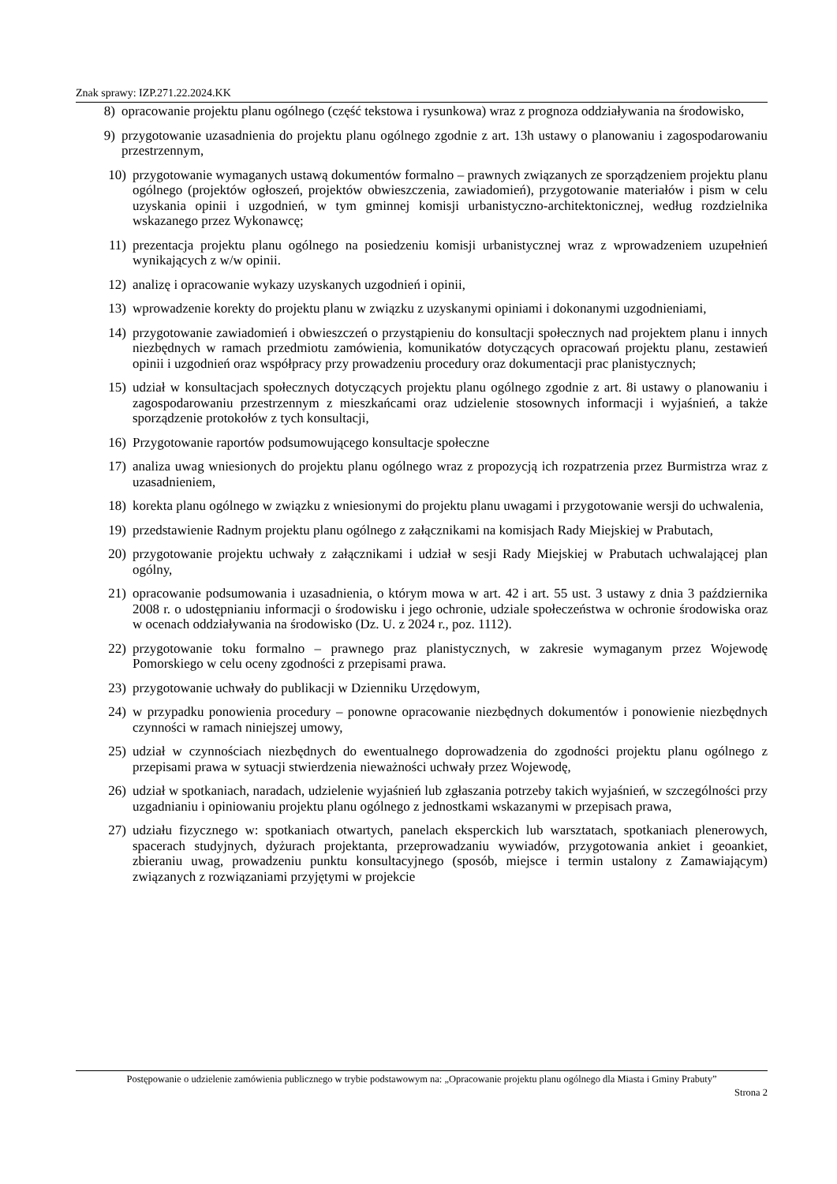Znak sprawy: IZP.271.22.2024.KK
8) opracowanie projektu planu ogólnego (część tekstowa i rysunkowa) wraz z prognoza oddziaływania na środowisko,
9) przygotowanie uzasadnienia do projektu planu ogólnego zgodnie z art. 13h ustawy o planowaniu i zagospodarowaniu przestrzennym,
10) przygotowanie wymaganych ustawą dokumentów formalno – prawnych związanych ze sporządzeniem projektu planu ogólnego (projektów ogłoszeń, projektów obwieszczenia, zawiadomień), przygotowanie materiałów i pism w celu uzyskania opinii i uzgodnień, w tym gminnej komisji urbanistyczno-architektonicznej, według rozdzielnika wskazanego przez Wykonawcę;
11) prezentacja projektu planu ogólnego na posiedzeniu komisji urbanistycznej wraz z wprowadzeniem uzupełnień wynikających z w/w opinii.
12) analizę i opracowanie wykazy uzyskanych uzgodnień i opinii,
13) wprowadzenie korekty do projektu planu w związku z uzyskanymi opiniami i dokonanymi uzgodnieniami,
14) przygotowanie zawiadomień i obwieszczeń o przystąpieniu do konsultacji społecznych nad projektem planu i innych niezbędnych w ramach przedmiotu zamówienia, komunikatów dotyczących opracowań projektu planu, zestawień opinii i uzgodnień oraz współpracy przy prowadzeniu procedury oraz dokumentacji prac planistycznych;
15) udział w konsultacjach społecznych dotyczących projektu planu ogólnego zgodnie z art. 8i ustawy o planowaniu i zagospodarowaniu przestrzennym z mieszkańcami oraz udzielenie stosownych informacji i wyjaśnień, a także sporządzenie protokołów z tych konsultacji,
16) Przygotowanie raportów podsumowującego konsultacje społeczne
17) analiza uwag wniesionych do projektu planu ogólnego wraz z propozycją ich rozpatrzenia przez Burmistrza wraz z uzasadnieniem,
18) korekta planu ogólnego w związku z wniesionymi do projektu planu uwagami i przygotowanie wersji do uchwalenia,
19) przedstawienie Radnym projektu planu ogólnego z załącznikami na komisjach Rady Miejskiej w Prabutach,
20) przygotowanie projektu uchwały z załącznikami i udział w sesji Rady Miejskiej w Prabutach uchwalającej plan ogólny,
21) opracowanie podsumowania i uzasadnienia, o którym mowa w art. 42 i art. 55 ust. 3 ustawy z dnia 3 października 2008 r. o udostępnianiu informacji o środowisku i jego ochronie, udziale społeczeństwa w ochronie środowiska oraz w ocenach oddziaływania na środowisko (Dz. U. z 2024 r., poz. 1112).
22) przygotowanie toku formalno – prawnego praz planistycznych, w zakresie wymaganym przez Wojewodę Pomorskiego w celu oceny zgodności z przepisami prawa.
23) przygotowanie uchwały do publikacji w Dzienniku Urzędowym,
24) w przypadku ponowienia procedury – ponowne opracowanie niezbędnych dokumentów i ponowienie niezbędnych czynności w ramach niniejszej umowy,
25) udział w czynnościach niezbędnych do ewentualnego doprowadzenia do zgodności projektu planu ogólnego z przepisami prawa w sytuacji stwierdzenia nieważności uchwały przez Wojewodę,
26) udział w spotkaniach, naradach, udzielenie wyjaśnień lub zgłaszania potrzeby takich wyjaśnień, w szczególności przy uzgadnianiu i opiniowaniu projektu planu ogólnego z jednostkami wskazanymi w przepisach prawa,
27) udziału fizycznego w: spotkaniach otwartych, panelach eksperckich lub warsztatach, spotkaniach plenerowych, spacerach studyjnych, dyżurach projektanta, przeprowadzaniu wywiadów, przygotowania ankiet i geoankiet, zbieraniu uwag, prowadzeniu punktu konsultacyjnego (sposób, miejsce i termin ustalony z Zamawiającym) związanych z rozwiązaniami przyjętymi w projekcie
Postępowanie o udzielenie zamówienia publicznego w trybie podstawowym na: „Opracowanie projektu planu ogólnego dla Miasta i Gminy Prabuty”
Strona 2